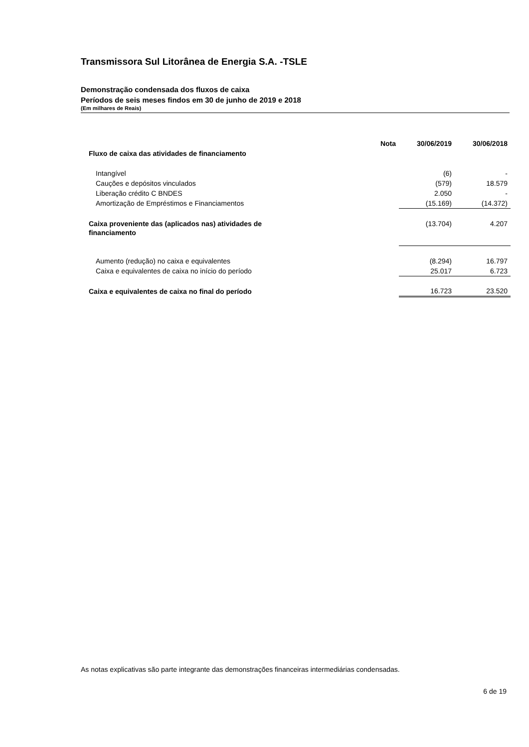Transmissora Sul Litorânea de Energia S.A. -TSLE
Demonstração condensada dos fluxos de caixa
Períodos de seis meses findos em 30 de junho de 2019 e 2018
(Em milhares de Reais)
| | Nota | 30/06/2019 | 30/06/2018 |
| --- | --- | --- | --- |
| Fluxo de caixa das atividades de financiamento | | | |
| Intangível | | (6) | - |
| Cauções e depósitos vinculados | | (579) | 18.579 |
| Liberação crédito C BNDES | | 2.050 | - |
| Amortização de Empréstimos e Financiamentos | | (15.169) | (14.372) |
| Caixa proveniente das (aplicados nas) atividades de financiamento | | (13.704) | 4.207 |
| Aumento (redução) no caixa e equivalentes | | (8.294) | 16.797 |
| Caixa e equivalentes de caixa no início do período | | 25.017 | 6.723 |
| Caixa e equivalentes de caixa no final do período | | 16.723 | 23.520 |
As notas explicativas são parte integrante das demonstrações financeiras intermediárias condensadas.
6 de 19